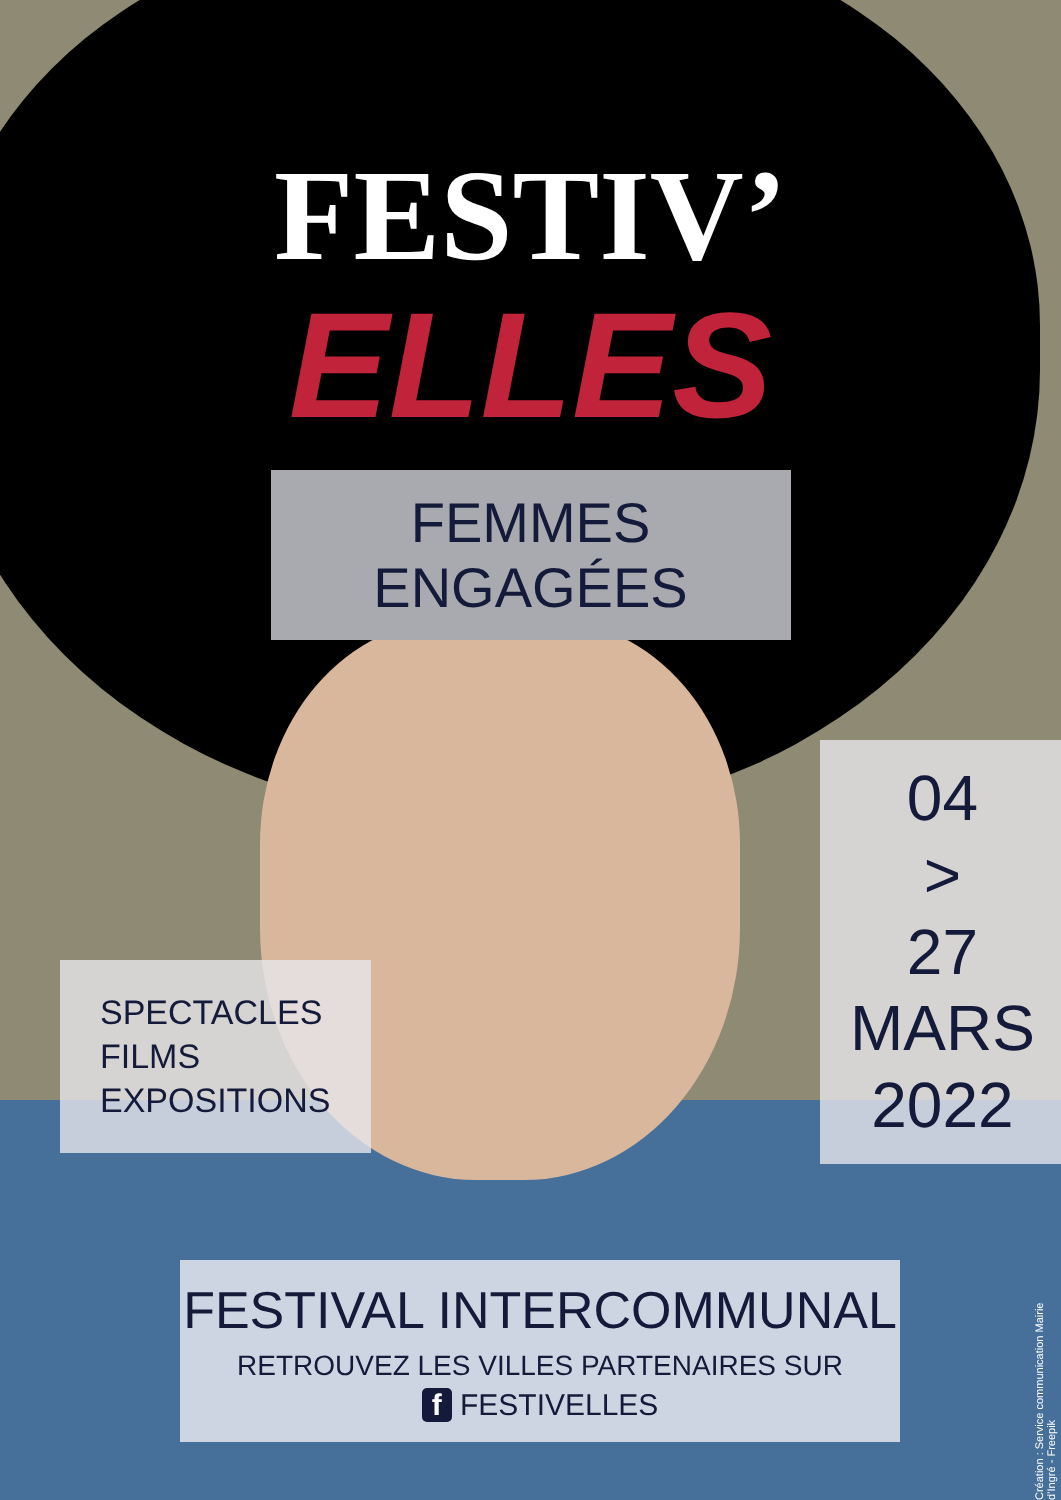FESTIV’
ELLES
FEMMES ENGAGÉES
SPECTACLES
FILMS
EXPOSITIONS
04
>
27
MARS
2022
FESTIVAL INTERCOMMUNAL
RETROUVEZ LES VILLES PARTENAIRES SUR
f FESTIVELLES
Création : Service communication Mairie d’Ingré - Freepik